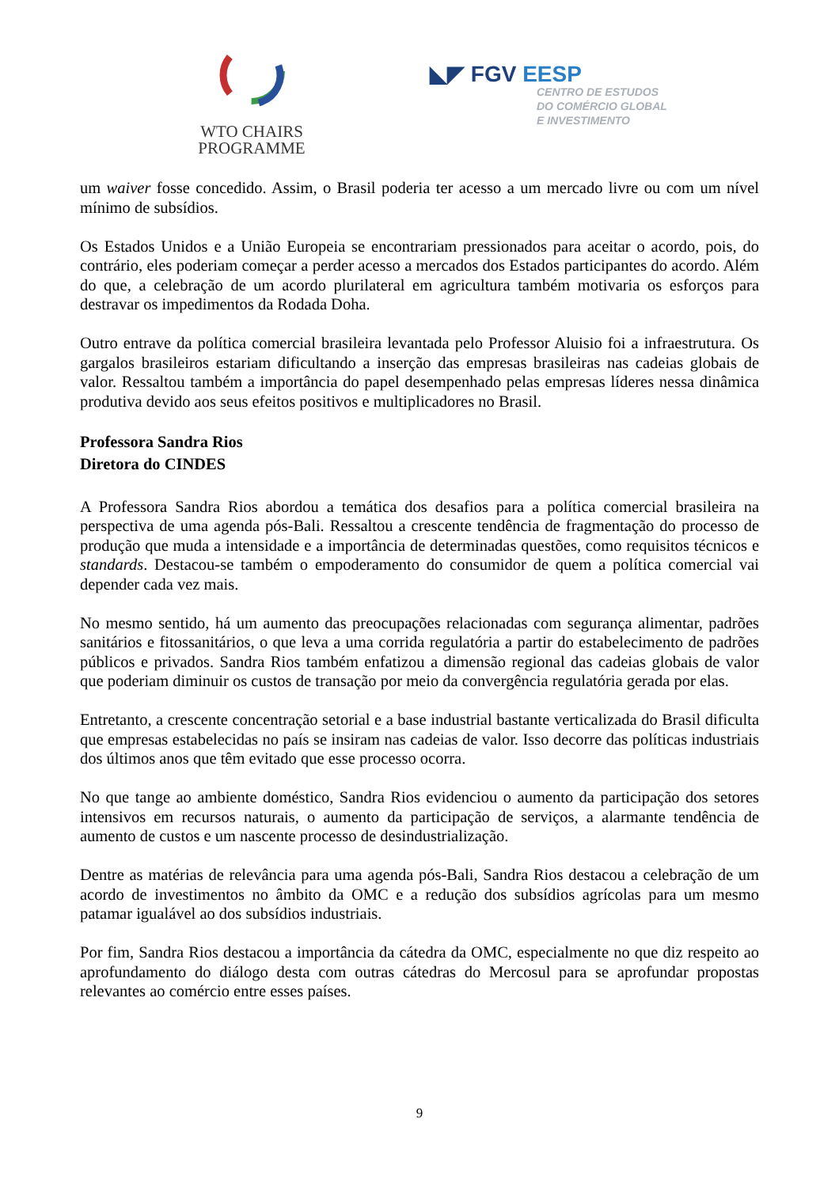WTO CHAIRS
PROGRAMME
◣◤ FGV EESP
CENTRO DE ESTUDOS
DO COMÉRCIO GLOBAL
E INVESTIMENTO
um waiver fosse concedido. Assim, o Brasil poderia ter acesso a um mercado livre ou com um nível mínimo de subsídios.
Os Estados Unidos e a União Europeia se encontrariam pressionados para aceitar o acordo, pois, do contrário, eles poderiam começar a perder acesso a mercados dos Estados participantes do acordo. Além do que, a celebração de um acordo plurilateral em agricultura também motivaria os esforços para destravar os impedimentos da Rodada Doha.
Outro entrave da política comercial brasileira levantada pelo Professor Aluisio foi a infraestrutura. Os gargalos brasileiros estariam dificultando a inserção das empresas brasileiras nas cadeias globais de valor. Ressaltou também a importância do papel desempenhado pelas empresas líderes nessa dinâmica produtiva devido aos seus efeitos positivos e multiplicadores no Brasil.
Professora Sandra Rios
Diretora do CINDES
A Professora Sandra Rios abordou a temática dos desafios para a política comercial brasileira na perspectiva de uma agenda pós-Bali. Ressaltou a crescente tendência de fragmentação do processo de produção que muda a intensidade e a importância de determinadas questões, como requisitos técnicos e standards. Destacou-se também o empoderamento do consumidor de quem a política comercial vai depender cada vez mais.
No mesmo sentido, há um aumento das preocupações relacionadas com segurança alimentar, padrões sanitários e fitossanitários, o que leva a uma corrida regulatória a partir do estabelecimento de padrões públicos e privados. Sandra Rios também enfatizou a dimensão regional das cadeias globais de valor que poderiam diminuir os custos de transação por meio da convergência regulatória gerada por elas.
Entretanto, a crescente concentração setorial e a base industrial bastante verticalizada do Brasil dificulta que empresas estabelecidas no país se insiram nas cadeias de valor. Isso decorre das políticas industriais dos últimos anos que têm evitado que esse processo ocorra.
No que tange ao ambiente doméstico, Sandra Rios evidenciou o aumento da participação dos setores intensivos em recursos naturais, o aumento da participação de serviços, a alarmante tendência de aumento de custos e um nascente processo de desindustrialização.
Dentre as matérias de relevância para uma agenda pós-Bali, Sandra Rios destacou a celebração de um acordo de investimentos no âmbito da OMC e a redução dos subsídios agrícolas para um mesmo patamar igualável ao dos subsídios industriais.
Por fim, Sandra Rios destacou a importância da cátedra da OMC, especialmente no que diz respeito ao aprofundamento do diálogo desta com outras cátedras do Mercosul para se aprofundar propostas relevantes ao comércio entre esses países.
9